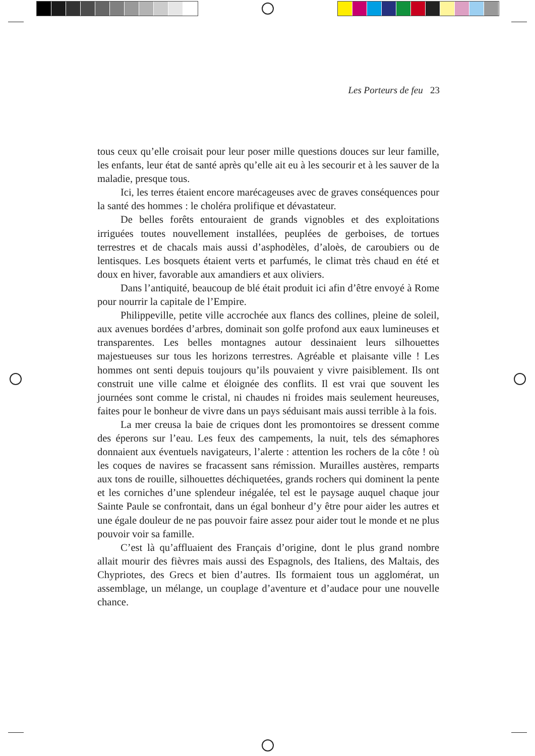Les Porteurs de feu 23
tous ceux qu’elle croisait pour leur poser mille questions douces sur leur famille, les enfants, leur état de santé après qu’elle ait eu à les secourir et à les sauver de la maladie, presque tous.
Ici, les terres étaient encore marécageuses avec de graves consé­quences pour la santé des hommes : le choléra prolifique et dévastateur.
De belles forêts entouraient de grands vignobles et des exploitations irriguées toutes nouvellement installées, peuplées de gerboises, de tortues terrestres et de chacals mais aussi d’asphodèles, d’aloès, de caroubiers ou de lentisques. Les bosquets étaient verts et parfumés, le climat très chaud en été et doux en hiver, favorable aux amandiers et aux oliviers.
Dans l’antiquité, beaucoup de blé était produit ici afin d’être envoyé à Rome pour nourrir la capitale de l’Empire.
Philippeville, petite ville accrochée aux flancs des collines, pleine de soleil, aux avenues bordées d’arbres, dominait son golfe profond aux eaux lumineuses et transparentes. Les belles montagnes autour dessinaient leurs silhouettes majestueuses sur tous les horizons terrestres. Agréable et plaisante ville ! Les hommes ont senti depuis toujours qu’ils pouvaient y vivre paisiblement. Ils ont construit une ville calme et éloignée des conflits. Il est vrai que souvent les journées sont comme le cristal, ni chaudes ni froides mais seulement heureuses, faites pour le bonheur de vivre dans un pays séduisant mais aussi terrible à la fois.
La mer creusa la baie de criques dont les promontoires se dressent comme des éperons sur l’eau. Les feux des campements, la nuit, tels des sémaphores donnaient aux éventuels navigateurs, l’alerte : attention les rochers de la côte ! où les coques de navires se fracassent sans rémission. Murailles austères, remparts aux tons de rouille, silhouettes déchiquetées, grands rochers qui dominent la pente et les corniches d’une splendeur inégalée, tel est le paysage auquel chaque jour Sainte Paule se confrontait, dans un égal bonheur d’y être pour aider les autres et une égale douleur de ne pas pouvoir faire assez pour aider tout le monde et ne plus pouvoir voir sa famille.
C’est là qu’affluaient des Français d’origine, dont le plus grand nombre allait mourir des fièvres mais aussi des Espagnols, des Italiens, des Maltais, des Chypriotes, des Grecs et bien d’autres. Ils formaient tous un agglomérat, un assemblage, un mélange, un couplage d’aventure et d’audace pour une nouvelle chance.